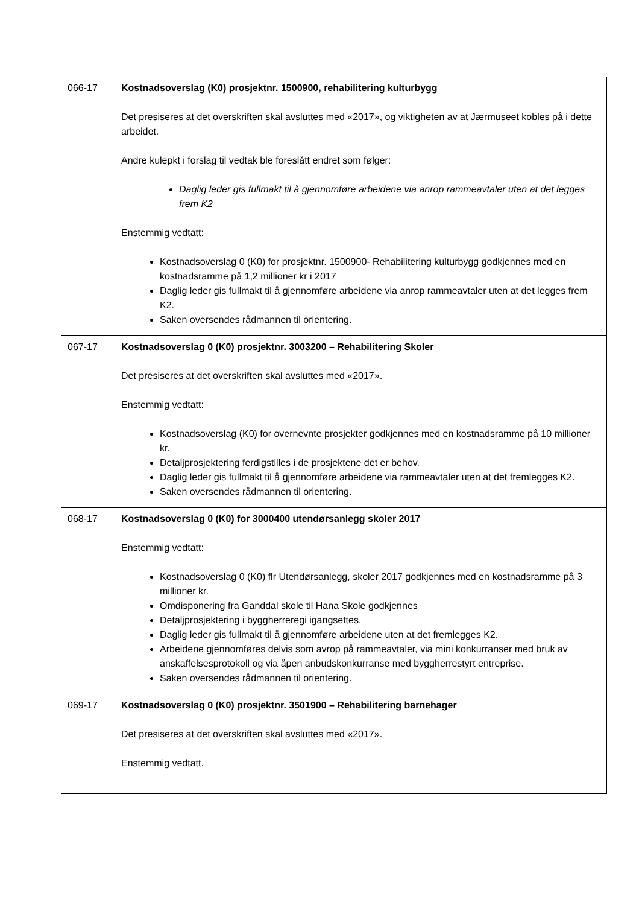| 066-17 | Kostnadsoverslag (K0) prosjektnr. 1500900, rehabilitering kulturbygg Det presiseres at det overskriften skal avsluttes med «2017», og viktigheten av at Jærmuseet kobles på i dette arbeidet. Andre kulepkt i forslag til vedtak ble foreslått endret som følger: Daglig leder gis fullmakt til å gjennomføre arbeidene via anrop rammeavtaler uten at det legges frem K2 Enstemmig vedtatt: Kostnadsoverslag 0 (K0) for prosjektnr. 1500900- Rehabilitering kulturbygg godkjennes med en kostnadsramme på 1,2 millioner kr i 2017 Daglig leder gis fullmakt til å gjennomføre arbeidene via anrop rammeavtaler uten at det legges frem K2. Saken oversendes rådmannen til orientering. |
| 067-17 | Kostnadsoverslag 0 (K0) prosjektnr. 3003200 – Rehabilitering Skoler Det presiseres at det overskriften skal avsluttes med «2017». Enstemmig vedtatt: Kostnadsoverslag (K0) for overnevnte prosjekter godkjennes med en kostnadsramme på 10 millioner kr. Detaljprosjektering ferdigstilles i de prosjektene det er behov. Daglig leder gis fullmakt til å gjennomføre arbeidene via rammeavtaler uten at det fremlegges K2. Saken oversendes rådmannen til orientering. |
| 068-17 | Kostnadsoverslag 0 (K0) for 3000400 utendørsanlegg skoler 2017 Enstemmig vedtatt: Kostnadsoverslag 0 (K0) flr Utendørsanlegg, skoler 2017 godkjennes med en kostnadsramme på 3 millioner kr. Omdisponering fra Ganddal skole til Hana Skole godkjennes Detaljprosjektering i byggherreregi igangsettes. Daglig leder gis fullmakt til å gjennomføre arbeidene uten at det fremlegges K2. Arbeidene gjennomføres delvis som avrop på rammeavtaler, via mini konkurranser med bruk av anskaffelsesprotokoll og via åpen anbudskonkurranse med byggherrestyrt entreprise. Saken oversendes rådmannen til orientering. |
| 069-17 | Kostnadsoverslag 0 (K0) prosjektnr. 3501900 – Rehabilitering barnehager Det presiseres at det overskriften skal avsluttes med «2017». Enstemmig vedtatt. |